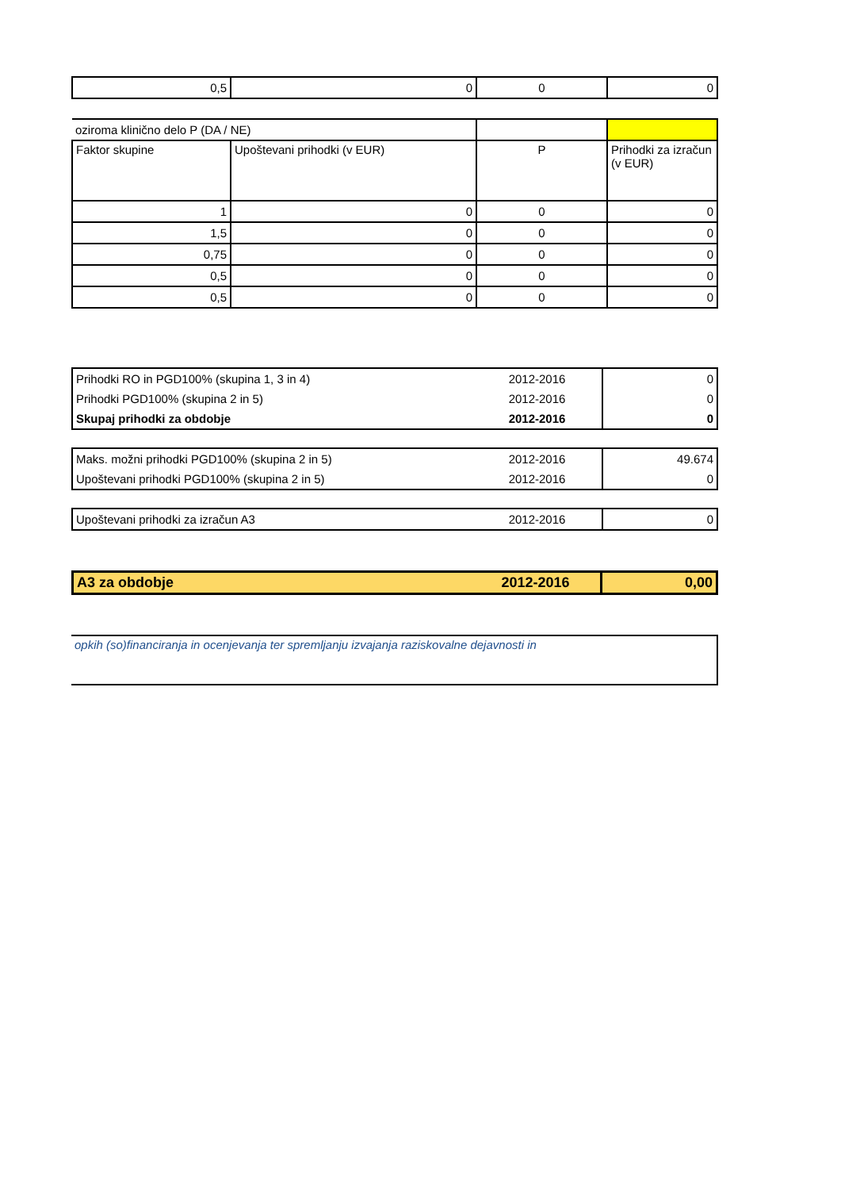| 0,5 | 0 | 0 | 0 |
| oziroma klinično delo P (DA / NE) | | | |
| Faktor skupine | Upoštevani prihodki (v EUR) | P | Prihodki za izračun (v EUR) |
| 1 | 0 | 0 | 0 |
| 1,5 | 0 | 0 | 0 |
| 0,75 | 0 | 0 | 0 |
| 0,5 | 0 | 0 | 0 |
| 0,5 | 0 | 0 | 0 |
| Prihodki RO in PGD100% (skupina 1, 3 in 4) | 2012-2016 | 0 |
| Prihodki PGD100% (skupina 2 in 5) | 2012-2016 | 0 |
| Skupaj prihodki za obdobje | 2012-2016 | 0 |
| Maks. možni prihodki PGD100% (skupina 2 in 5) | 2012-2016 | 49.674 |
| Upoštevani prihodki PGD100% (skupina 2 in 5) | 2012-2016 | 0 |
| Upoštevani prihodki za izračun A3 | 2012-2016 | 0 |
| A3 za obdobje | 2012-2016 | 0,00 |
| opkih (so)financiranja in ocenjevanja ter spremljanju izvajanja raziskovalne dejavnosti in |